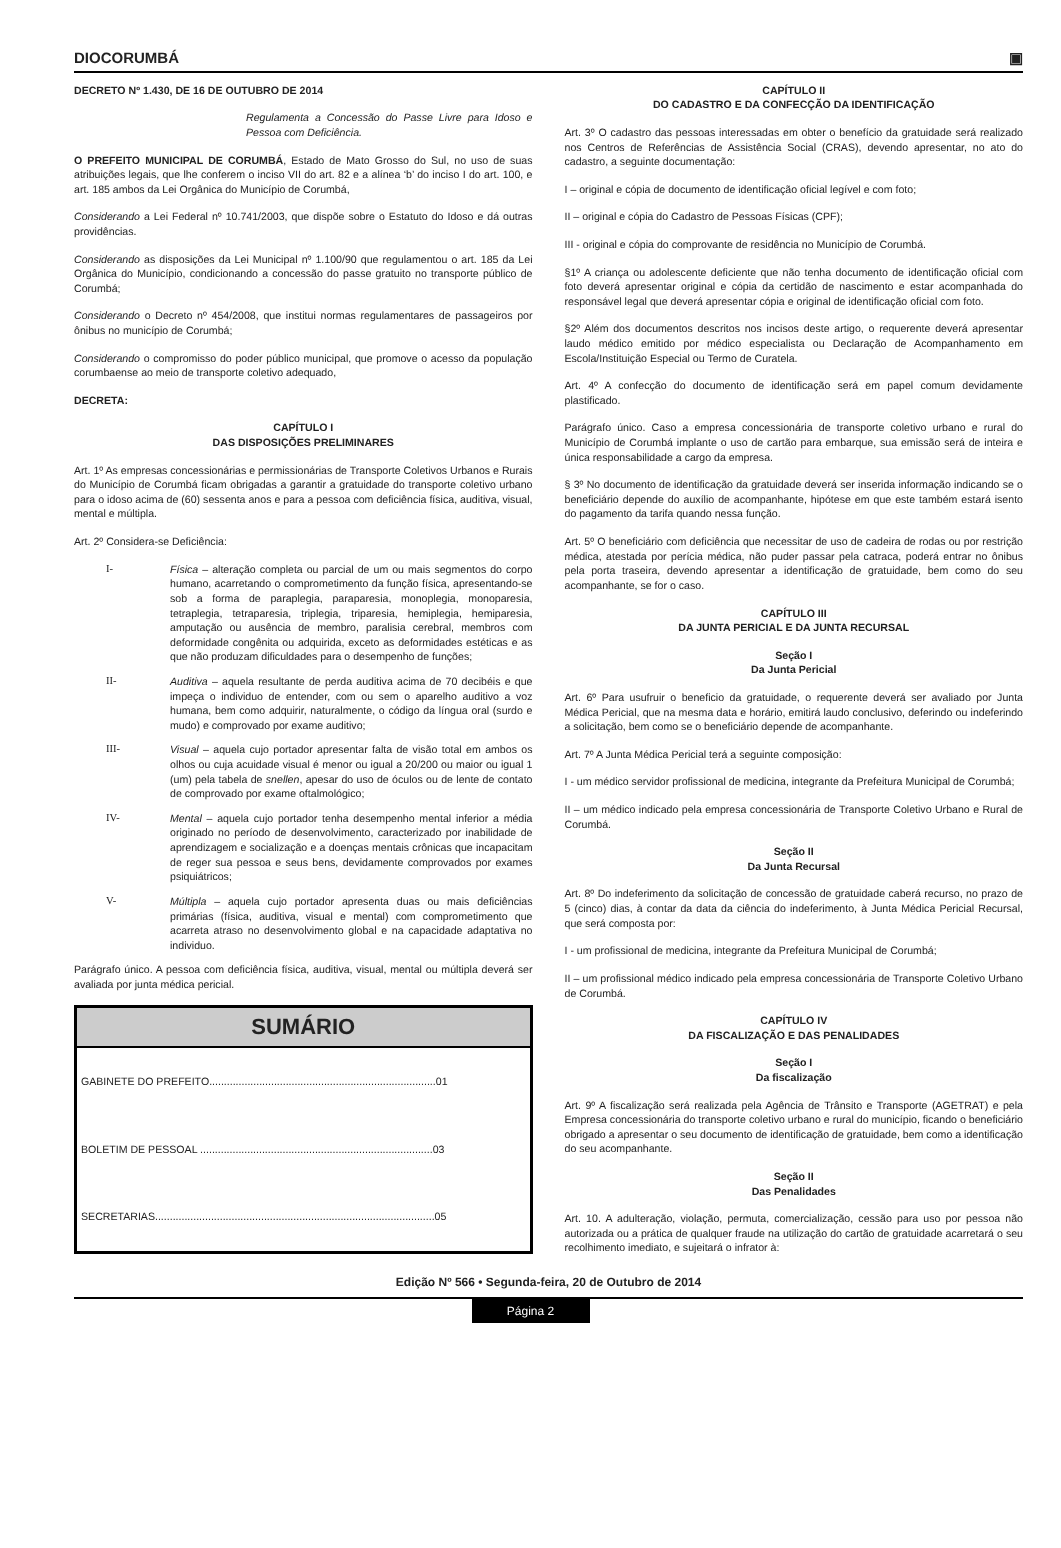DIOCORUMBÁ ▣
DECRETO Nº 1.430, DE 16 DE OUTUBRO DE 2014
Regulamenta a Concessão do Passe Livre para Idoso e Pessoa com Deficiência.
O PREFEITO MUNICIPAL DE CORUMBÁ, Estado de Mato Grosso do Sul, no uso de suas atribuições legais, que lhe conferem o inciso VII do art. 82 e a alínea ‘b’ do inciso I do art. 100, e art. 185 ambos da Lei Orgânica do Município de Corumbá,
Considerando a Lei Federal nº 10.741/2003, que dispõe sobre o Estatuto do Idoso e dá outras providências.
Considerando as disposições da Lei Municipal nº 1.100/90 que regulamentou o art. 185 da Lei Orgânica do Município, condicionando a concessão do passe gratuito no transporte público de Corumbá;
Considerando o Decreto nº 454/2008, que institui normas regulamentares de passageiros por ônibus no município de Corumbá;
Considerando o compromisso do poder público municipal, que promove o acesso da população corumbaense ao meio de transporte coletivo adequado,
DECRETA:
CAPÍTULO I
DAS DISPOSIÇÕES PRELIMINARES
Art. 1º As empresas concessionárias e permissionárias de Transporte Coletivos Urbanos e Rurais do Município de Corumbá ficam obrigadas a garantir a gratuidade do transporte coletivo urbano para o idoso acima de (60) sessenta anos e para a pessoa com deficiência física, auditiva, visual, mental e múltipla.
Art. 2º Considera-se Deficiência:
I- Física – alteração completa ou parcial de um ou mais segmentos do corpo humano, acarretando o comprometimento da função física, apresentando-se sob a forma de paraplegia, paraparesia, monoplegia, monoparesia, tetraplegia, tetraparesia, triplegia, triparesia, hemiplegia, hemiparesia, amputação ou ausência de membro, paralisia cerebral, membros com deformidade congênita ou adquirida, exceto as deformidades estéticas e as que não produzam dificuldades para o desempenho de funções;
II- Auditiva – aquela resultante de perda auditiva acima de 70 decibéis e que impeça o individuo de entender, com ou sem o aparelho auditivo a voz humana, bem como adquirir, naturalmente, o código da língua oral (surdo e mudo) e comprovado por exame auditivo;
III- Visual – aquela cujo portador apresentar falta de visão total em ambos os olhos ou cuja acuidade visual é menor ou igual a 20/200 ou maior ou igual 1 (um) pela tabela de snellen, apesar do uso de óculos ou de lente de contato de comprovado por exame oftalmológico;
IV- Mental – aquela cujo portador tenha desempenho mental inferior a média originado no período de desenvolvimento, caracterizado por inabilidade de aprendizagem e socialização e a doenças mentais crônicas que incapacitam de reger sua pessoa e seus bens, devidamente comprovados por exames psiquiátricos;
V- Múltipla – aquela cujo portador apresenta duas ou mais deficiências primárias (física, auditiva, visual e mental) com comprometimento que acarreta atraso no desenvolvimento global e na capacidade adaptativa no individuo.
Parágrafo único. A pessoa com deficiência física, auditiva, visual, mental ou múltipla deverá ser avaliada por junta médica pericial.
SUMÁRIO
GABINETE DO PREFEITO.............................................................................01
BOLETIM DE PESSOAL ...............................................................................03
SECRETARIAS...............................................................................................05
CAPÍTULO II
DO CADASTRO E DA CONFECÇÃO DA IDENTIFICAÇÃO
Art. 3º O cadastro das pessoas interessadas em obter o benefício da gratuidade será realizado nos Centros de Referências de Assistência Social (CRAS), devendo apresentar, no ato do cadastro, a seguinte documentação:
I – original e cópia de documento de identificação oficial legível e com foto;
II – original e cópia do Cadastro de Pessoas Físicas (CPF);
III - original e cópia do comprovante de residência no Município de Corumbá.
§1º A criança ou adolescente deficiente que não tenha documento de identificação oficial com foto deverá apresentar original e cópia da certidão de nascimento e estar acompanhada do responsável legal que deverá apresentar cópia e original de identificação oficial com foto.
§2º Além dos documentos descritos nos incisos deste artigo, o requerente deverá apresentar laudo médico emitido por médico especialista ou Declaração de Acompanhamento em Escola/Instituição Especial ou Termo de Curatela.
Art. 4º A confecção do documento de identificação será em papel comum devidamente plastificado.
Parágrafo único. Caso a empresa concessionária de transporte coletivo urbano e rural do Município de Corumbá implante o uso de cartão para embarque, sua emissão será de inteira e única responsabilidade a cargo da empresa.
§ 3º No documento de identificação da gratuidade deverá ser inserida informação indicando se o beneficiário depende do auxílio de acompanhante, hipótese em que este também estará isento do pagamento da tarifa quando nessa função.
Art. 5º O beneficiário com deficiência que necessitar de uso de cadeira de rodas ou por restrição médica, atestada por perícia médica, não puder passar pela catraca, poderá entrar no ônibus pela porta traseira, devendo apresentar a identificação de gratuidade, bem como do seu acompanhante, se for o caso.
CAPÍTULO III
DA JUNTA PERICIAL E DA JUNTA RECURSAL
Seção I
Da Junta Pericial
Art. 6º Para usufruir o beneficio da gratuidade, o requerente deverá ser avaliado por Junta Médica Pericial, que na mesma data e horário, emitirá laudo conclusivo, deferindo ou indeferindo a solicitação, bem como se o beneficiário depende de acompanhante.
Art. 7º A Junta Médica Pericial terá a seguinte composição:
I - um médico servidor profissional de medicina, integrante da Prefeitura Municipal de Corumbá;
II – um médico indicado pela empresa concessionária de Transporte Coletivo Urbano e Rural de Corumbá.
Seção II
Da Junta Recursal
Art. 8º Do indeferimento da solicitação de concessão de gratuidade caberá recurso, no prazo de 5 (cinco) dias, à contar da data da ciência do indeferimento, à Junta Médica Pericial Recursal, que será composta por:
I - um profissional de medicina, integrante da Prefeitura Municipal de Corumbá;
II – um profissional médico indicado pela empresa concessionária de Transporte Coletivo Urbano de Corumbá.
CAPÍTULO IV
DA FISCALIZAÇÃO E DAS PENALIDADES
Seção I
Da fiscalização
Art. 9º A fiscalização será realizada pela Agência de Trânsito e Transporte (AGETRAT) e pela Empresa concessionária do transporte coletivo urbano e rural do município, ficando o beneficiário obrigado a apresentar o seu documento de identificação de gratuidade, bem como a identificação do seu acompanhante.
Seção II
Das Penalidades
Art. 10. A adulteração, violação, permuta, comercialização, cessão para uso por pessoa não autorizada ou a prática de qualquer fraude na utilização do cartão de gratuidade acarretará o seu recolhimento imediato, e sujeitará o infrator à:
Edição Nº 566 • Segunda-feira, 20 de Outubro de 2014
Página 2